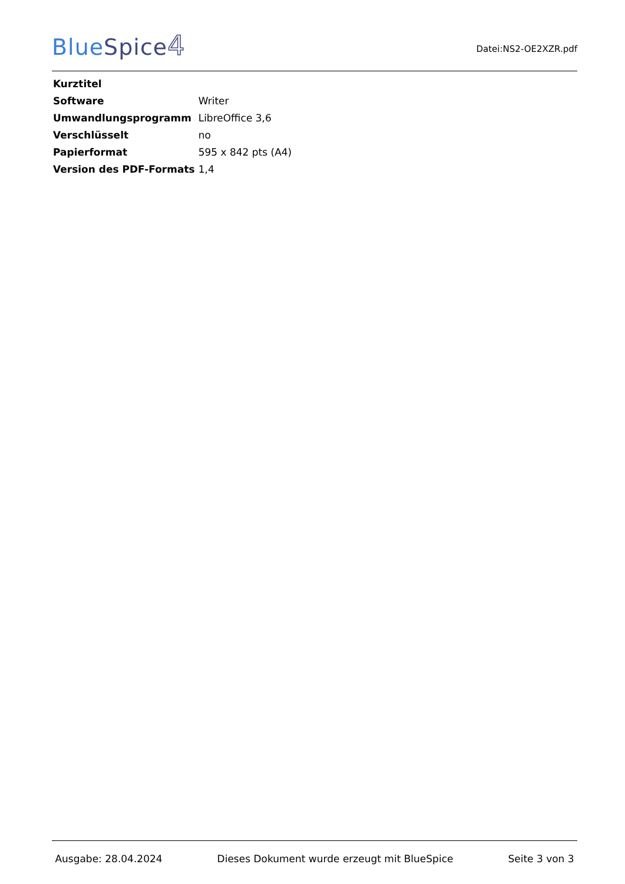BlueSpice 4
Datei:NS2-OE2XZR.pdf
| Kurztitel | |
| Software | Writer |
| Umwandlungsprogramm | LibreOffice 3,6 |
| Verschlüsselt | no |
| Papierformat | 595 x 842 pts (A4) |
| Version des PDF-Formats | 1,4 |
Ausgabe: 28.04.2024 Dieses Dokument wurde erzeugt mit BlueSpice Seite 3 von 3